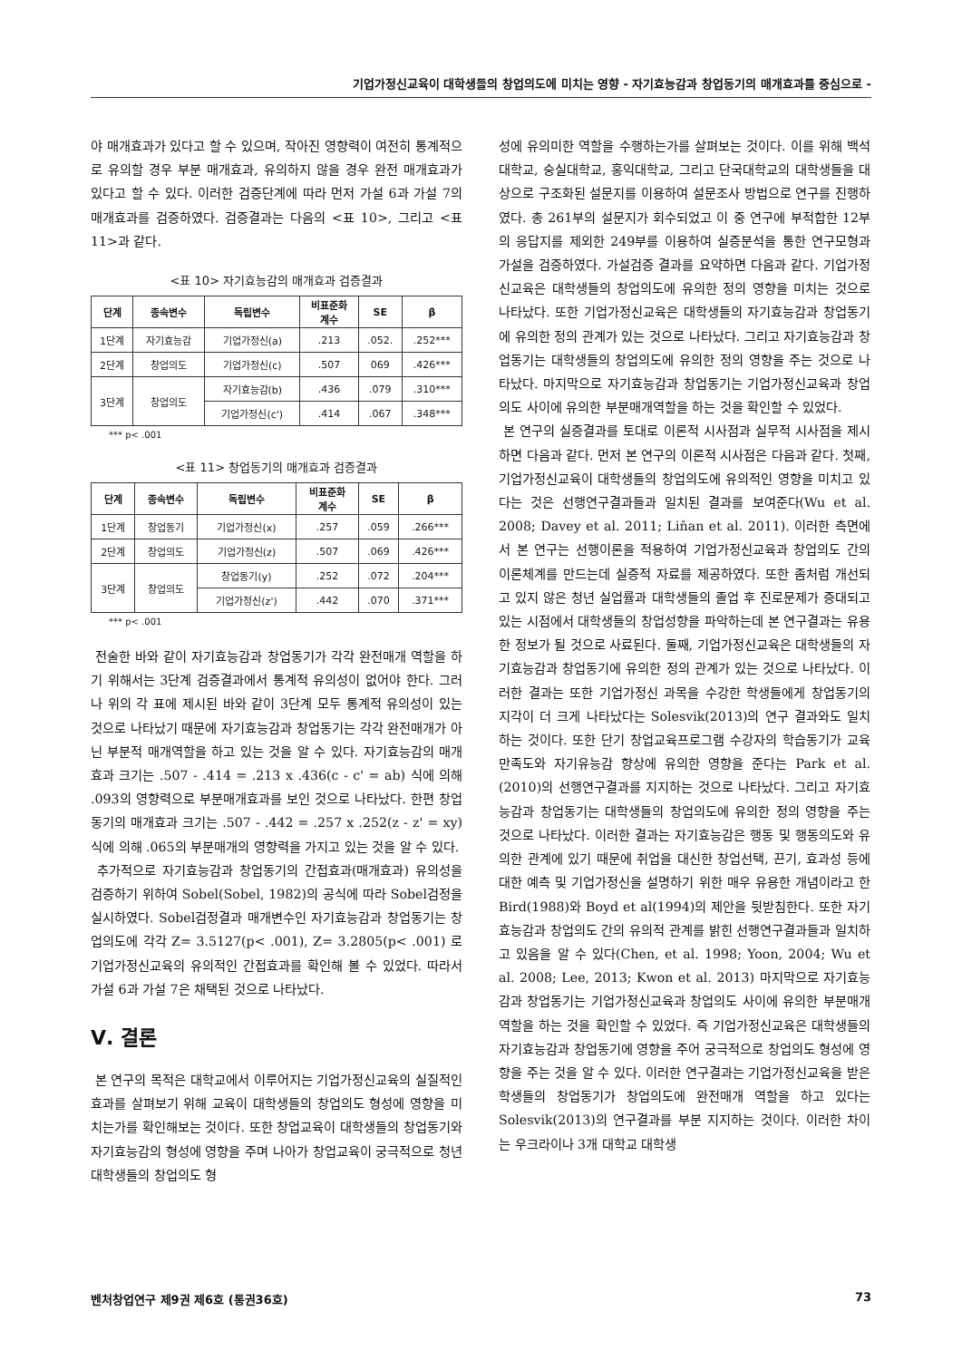기업가정신교육이 대학생들의 창업의도에 미치는 영향 - 자기효능감과 창업동기의 매개효과를 중심으로 -
야 매개효과가 있다고 할 수 있으며, 작아진 영향력이 여전히 통계적으로 유의할 경우 부분 매개효과, 유의하지 않을 경우 완전 매개효과가 있다고 할 수 있다. 이러한 검증단계에 따라 먼저 가설 6과 가설 7의 매개효과를 검증하였다. 검증결과는 다음의 <표 10>, 그리고 <표 11>과 같다.
<표 10> 자기효능감의 매개효과 검증결과
| 단계 | 종속변수 | 독립변수 | 비표준화 계수 | SE | β |
| --- | --- | --- | --- | --- | --- |
| 1단계 | 자기효능감 | 기업가정신(a) | .213 | .052. | .252*** |
| 2단계 | 창업의도 | 기업가정신(c) | .507 | 069 | .426*** |
| 3단계 | 창업의도 | 자기효능감(b) | .436 | .079 | .310*** |
| | | 기업가정신(c') | .414 | .067 | .348*** |
*** p< .001
<표 11> 창업동기의 매개효과 검증결과
| 단계 | 종속변수 | 독립변수 | 비표준화 계수 | SE | β |
| --- | --- | --- | --- | --- | --- |
| 1단계 | 창업동기 | 기업가정신(x) | .257 | .059 | .266*** |
| 2단계 | 창업의도 | 기업가정신(z) | .507 | .069 | .426*** |
| 3단계 | 창업의도 | 창업동기(y) | .252 | .072 | .204*** |
| | | 기업가정신(z') | .442 | .070 | .371*** |
*** p< .001
전술한 바와 같이 자기효능감과 창업동기가 각각 완전매개 역할을 하기 위해서는 3단계 검증결과에서 통계적 유의성이 없어야 한다. 그러나 위의 각 표에 제시된 바와 같이 3단계 모두 통계적 유의성이 있는 것으로 나타났기 때문에 자기효능감과 창업동기는 각각 완전매개가 아닌 부분적 매개역할을 하고 있는 것을 알 수 있다. 자기효능감의 매개효과 크기는 .507 - .414 = .213 x .436(c - c' = ab) 식에 의해 .093의 영향력으로 부분매개효과를 보인 것으로 나타났다. 한편 창업동기의 매개효과 크기는 .507 - .442 = .257 x .252(z - z' = xy) 식에 의해 .065의 부분매개의 영향력을 가지고 있는 것을 알 수 있다.
추가적으로 자기효능감과 창업동기의 간접효과(매개효과) 유의성을 검증하기 위하여 Sobel(Sobel, 1982)의 공식에 따라 Sobel검정을 실시하였다. Sobel검정결과 매개변수인 자기효능감과 창업동기는 창업의도에 각각 Z= 3.5127(p< .001), Z= 3.2805(p< .001) 로 기업가정신교육의 유의적인 간접효과를 확인해 볼 수 있었다. 따라서 가설 6과 가설 7은 채택된 것으로 나타났다.
Ⅴ. 결론
본 연구의 목적은 대학교에서 이루어지는 기업가정신교육의 실질적인 효과를 살펴보기 위해 교육이 대학생들의 창업의도 형성에 영향을 미치는가를 확인해보는 것이다. 또한 창업교육이 대학생들의 창업동기와 자기효능감의 형성에 영향을 주며 나아가 창업교육이 궁극적으로 청년 대학생들의 창업의도 형
성에 유의미한 역할을 수행하는가를 살펴보는 것이다. 이를 위해 백석대학교, 숭실대학교, 홍익대학교, 그리고 단국대학교의 대학생들을 대상으로 구조화된 설문지를 이용하여 설문조사 방법으로 연구를 진행하였다. 총 261부의 설문지가 회수되었고 이 중 연구에 부적합한 12부의 응답지를 제외한 249부를 이용하여 실증분석을 통한 연구모형과 가설을 검증하였다. 가설검증 결과를 요약하면 다음과 같다. 기업가정신교육은 대학생들의 창업의도에 유의한 정의 영향을 미치는 것으로 나타났다. 또한 기업가정신교육은 대학생들의 자기효능감과 창업동기에 유의한 정의 관계가 있는 것으로 나타났다. 그리고 자기효능감과 창업동기는 대학생들의 창업의도에 유의한 정의 영향을 주는 것으로 나타났다. 마지막으로 자기효능감과 창업동기는 기업가정신교육과 창업의도 사이에 유의한 부분매개역할을 하는 것을 확인할 수 있었다.
본 연구의 실증결과를 토대로 이론적 시사점과 실무적 시사점을 제시하면 다음과 같다. 먼저 본 연구의 이론적 시사점은 다음과 같다. 첫째, 기업가정신교육이 대학생들의 창업의도에 유의적인 영향을 미치고 있다는 것은 선행연구결과들과 일치된 결과를 보여준다(Wu et al. 2008; Davey et al. 2011; Liňan et al. 2011). 이러한 측면에서 본 연구는 선행이론을 적용하여 기업가정신교육과 창업의도 간의 이론체계를 만드는데 실증적 자료를 제공하였다. 또한 좀처럼 개선되고 있지 않은 청년 실업률과 대학생들의 졸업 후 진로문제가 증대되고 있는 시점에서 대학생들의 창업성향을 파악하는데 본 연구결과는 유용한 정보가 될 것으로 사료된다. 둘째, 기업가정신교육은 대학생들의 자기효능감과 창업동기에 유의한 정의 관계가 있는 것으로 나타났다. 이러한 결과는 또한 기업가정신 과목을 수강한 학생들에게 창업동기의 지각이 더 크게 나타났다는 Solesvik(2013)의 연구 결과와도 일치하는 것이다. 또한 단기 창업교육프로그램 수강자의 학습동기가 교육만족도와 자기유능감 향상에 유의한 영향을 준다는 Park et al.(2010)의 선행연구결과를 지지하는 것으로 나타났다. 그리고 자기효능감과 창업동기는 대학생들의 창업의도에 유의한 정의 영향을 주는 것으로 나타났다. 이러한 결과는 자기효능감은 행동 및 행동의도와 유의한 관계에 있기 때문에 취업을 대신한 창업선택, 끈기, 효과성 등에 대한 예측 및 기업가정신을 설명하기 위한 매우 유용한 개념이라고 한 Bird(1988)와 Boyd et al(1994)의 제안을 뒷받침한다. 또한 자기효능감과 창업의도 간의 유의적 관계를 밝힌 선행연구결과들과 일치하고 있음을 알 수 있다(Chen, et al. 1998; Yoon, 2004; Wu et al. 2008; Lee, 2013; Kwon et al. 2013) 마지막으로 자기효능감과 창업동기는 기업가정신교육과 창업의도 사이에 유의한 부분매개역할을 하는 것을 확인할 수 있었다. 즉 기업가정신교육은 대학생들의 자기효능감과 창업동기에 영향을 주어 궁극적으로 창업의도 형성에 영향을 주는 것을 알 수 있다. 이러한 연구결과는 기업가정신교육을 받은 학생들의 창업동기가 창업의도에 완전매개 역할을 하고 있다는 Solesvik(2013)의 연구결과를 부분 지지하는 것이다. 이러한 차이는 우크라이나 3개 대학교 대학생
벤처창업연구 제9권 제6호 (통권36호) 73